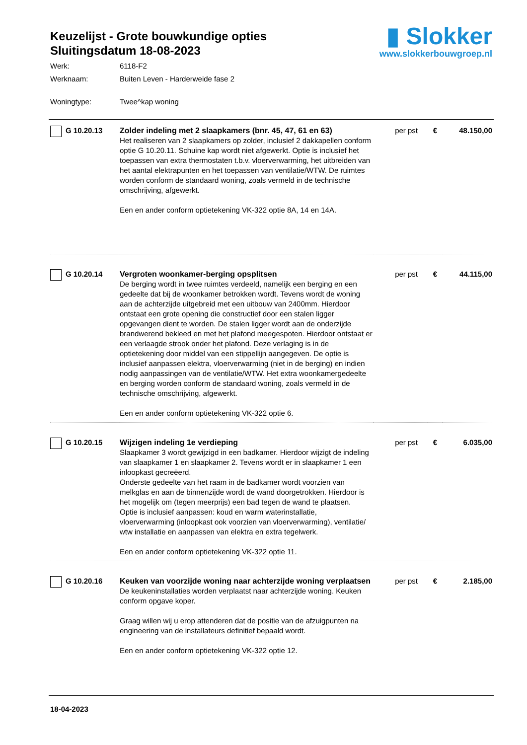Keuzelijst - Grote bouwkundige opties
Sluitingsdatum 18-08-2023
▮ Slokker
www.slokkerbouwgroep.nl
Werk: 6118-F2
Werknaam: Buiten Leven - Harderweide fase 2
Woningtype: Twee^kap woning
| G 10.20.13 | Zolder indeling met 2 slaapkamers (bnr. 45, 47, 61 en 63) Het realiseren van 2 slaapkamers op zolder, inclusief 2 dakkapellen conform optie G 10.20.11. Schuine kap wordt niet afgewerkt. Optie is inclusief het toepassen van extra thermostaten t.b.v. vloerverwarming, het uitbreiden van het aantal elektrapunten en het toepassen van ventilatie/WTW. De ruimtes worden conform de standaard woning, zoals vermeld in de technische omschrijving, afgewerkt. Een en ander conform optietekening VK-322 optie 8A, 14 en 14A. | per pst | € | 48.150,00 |
| G 10.20.14 | Vergroten woonkamer-berging opsplitsen De berging wordt in twee ruimtes verdeeld, namelijk een berging en een gedeelte dat bij de woonkamer betrokken wordt. Tevens wordt de woning aan de achterzijde uitgebreid met een uitbouw van 2400mm. Hierdoor ontstaat een grote opening die constructief door een stalen ligger opgevangen dient te worden. De stalen ligger wordt aan de onderzijde brandwerend bekleed en met het plafond meegespoten. Hierdoor ontstaat er een verlaagde strook onder het plafond. Deze verlaging is in de optietekening door middel van een stippellijn aangegeven. De optie is inclusief aanpassen elektra, vloerverwarming (niet in de berging) en indien nodig aanpassingen van de ventilatie/WTW. Het extra woonkamergedeelte en berging worden conform de standaard woning, zoals vermeld in de technische omschrijving, afgewerkt. Een en ander conform optietekening VK-322 optie 6. | per pst | € | 44.115,00 |
| G 10.20.15 | Wijzigen indeling 1e verdieping Slaapkamer 3 wordt gewijzigd in een badkamer. Hierdoor wijzigt de indeling van slaapkamer 1 en slaapkamer 2. Tevens wordt er in slaapkamer 1 een inloopkast gecreëerd. Onderste gedeelte van het raam in de badkamer wordt voorzien van melkglas en aan de binnenzijde wordt de wand doorgetrokken. Hierdoor is het mogelijk om (tegen meerprijs) een bad tegen de wand te plaatsen. Optie is inclusief aanpassen: koud en warm waterinstallatie, vloerverwarming (inloopkast ook voorzien van vloerverwarming), ventilatie/ wtw installatie en aanpassen van elektra en extra tegelwerk. Een en ander conform optietekening VK-322 optie 11. | per pst | € | 6.035,00 |
| G 10.20.16 | Keuken van voorzijde woning naar achterzijde woning verplaatsen De keukeninstallaties worden verplaatst naar achterzijde woning. Keuken conform opgave koper. Graag willen wij u erop attenderen dat de positie van de afzuigpunten na engineering van de installateurs definitief bepaald wordt. Een en ander conform optietekening VK-322 optie 12. | per pst | € | 2.185,00 |
18-04-2023